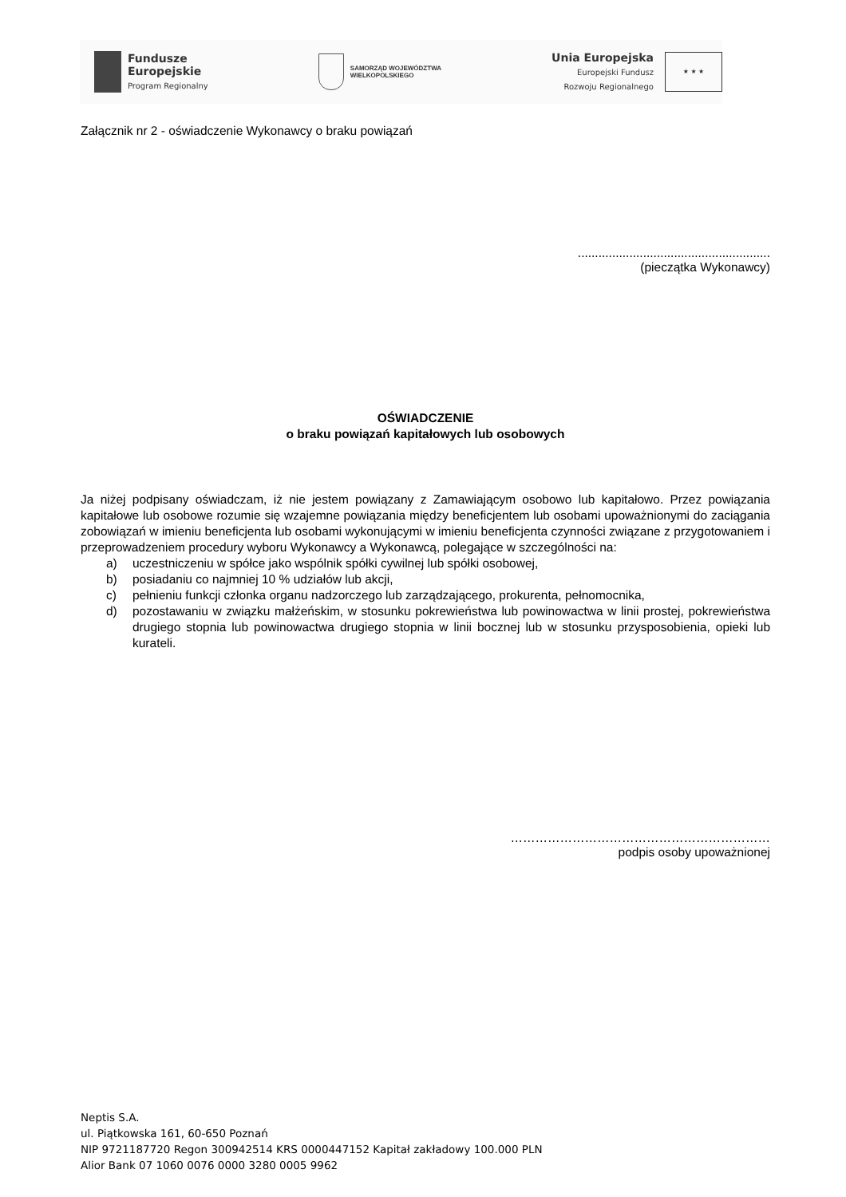Fundusze
Europejskie
Program Regionalny
SAMORZĄD WOJEWÓDZTWA
WIELKOPOLSKIEGO
Unia Europejska
Europejski Fundusz
Rozwoju Regionalnego
★ ★ ★
Załącznik nr 2 - oświadczenie Wykonawcy o braku powiązań
........................................................
(pieczątka Wykonawcy)
OŚWIADCZENIE
o braku powiązań kapitałowych lub osobowych
Ja niżej podpisany oświadczam, iż nie jestem powiązany z Zamawiającym osobowo lub kapitałowo. Przez powiązania kapitałowe lub osobowe rozumie się wzajemne powiązania między beneficjentem lub osobami upoważnionymi do zaciągania zobowiązań w imieniu beneficjenta lub osobami wykonującymi w imieniu beneficjenta czynności związane z przygotowaniem i przeprowadzeniem procedury wyboru Wykonawcy a Wykonawcą, polegające w szczególności na:
a) uczestniczeniu w spółce jako wspólnik spółki cywilnej lub spółki osobowej,
b) posiadaniu co najmniej 10 % udziałów lub akcji,
c) pełnieniu funkcji członka organu nadzorczego lub zarządzającego, prokurenta, pełnomocnika,
d) pozostawaniu w związku małżeńskim, w stosunku pokrewieństwa lub powinowactwa w linii prostej, pokrewieństwa drugiego stopnia lub powinowactwa drugiego stopnia w linii bocznej lub w stosunku przysposobienia, opieki lub kurateli.
………………………………………………………
podpis osoby upoważnionej
Neptis S.A.
ul. Piątkowska 161, 60-650 Poznań
NIP 9721187720 Regon 300942514 KRS 0000447152 Kapitał zakładowy 100.000 PLN
Alior Bank 07 1060 0076 0000 3280 0005 9962